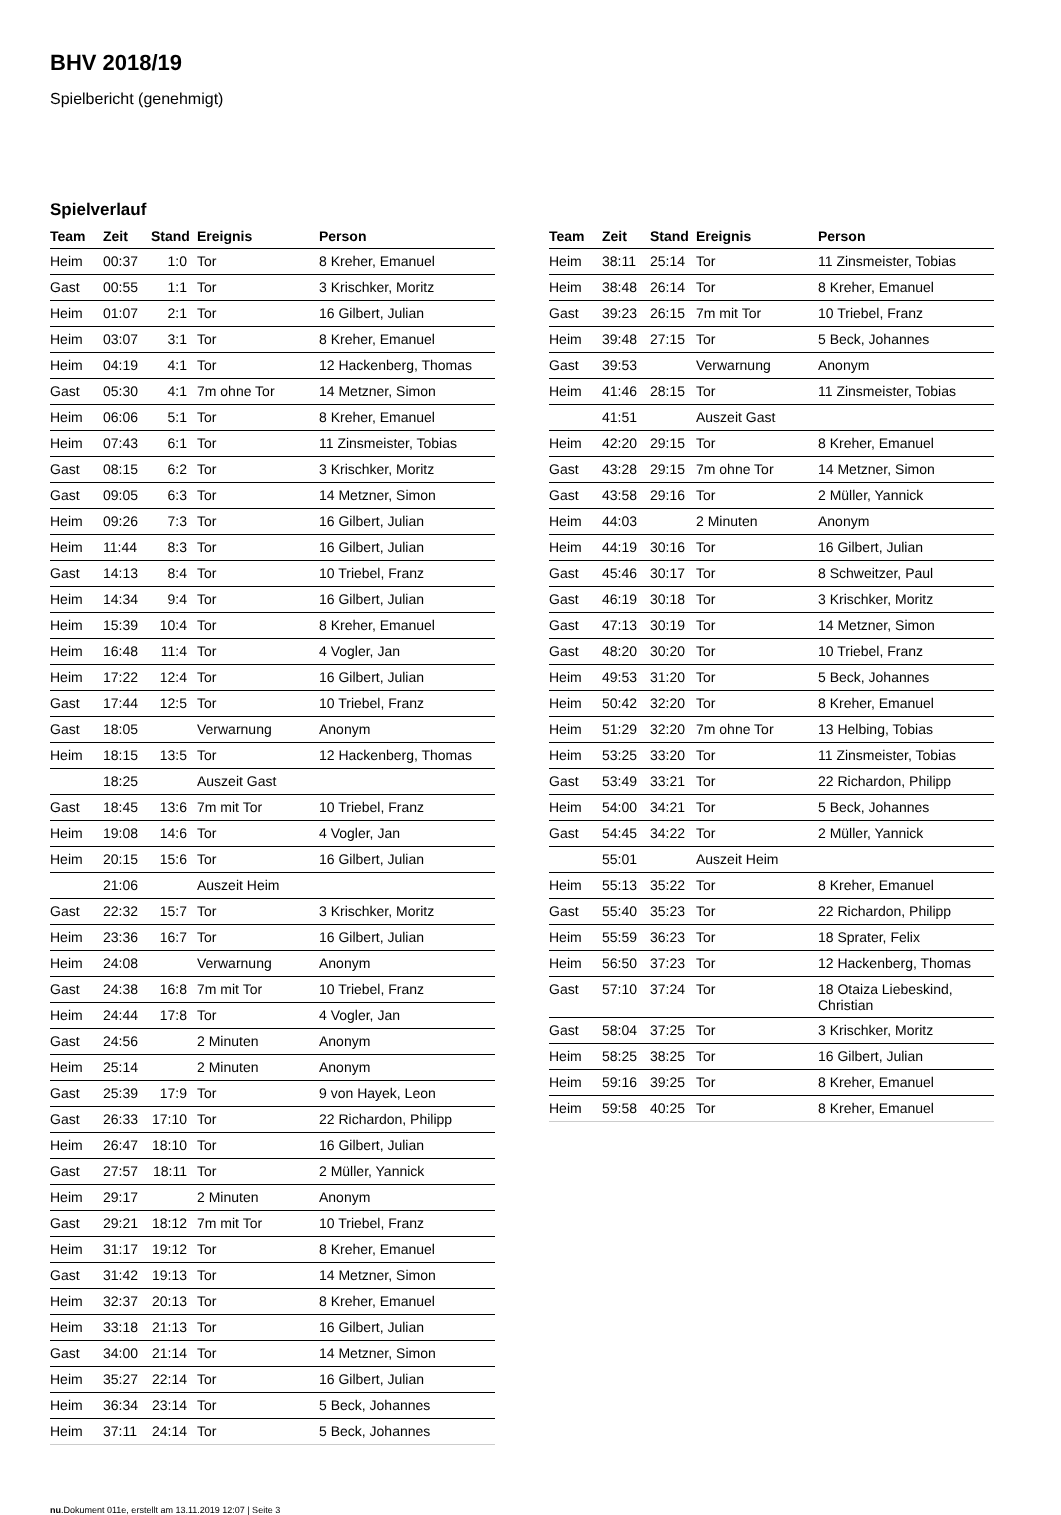BHV 2018/19
Spielbericht (genehmigt)
Spielverlauf
| Team | Zeit | Stand | Ereignis | Person |
| --- | --- | --- | --- | --- |
| Heim | 00:37 | 1:0 | Tor | 8 Kreher, Emanuel |
| Gast | 00:55 | 1:1 | Tor | 3 Krischker, Moritz |
| Heim | 01:07 | 2:1 | Tor | 16 Gilbert, Julian |
| Heim | 03:07 | 3:1 | Tor | 8 Kreher, Emanuel |
| Heim | 04:19 | 4:1 | Tor | 12 Hackenberg, Thomas |
| Gast | 05:30 | 4:1 | 7m ohne Tor | 14 Metzner, Simon |
| Heim | 06:06 | 5:1 | Tor | 8 Kreher, Emanuel |
| Heim | 07:43 | 6:1 | Tor | 11 Zinsmeister, Tobias |
| Gast | 08:15 | 6:2 | Tor | 3 Krischker, Moritz |
| Gast | 09:05 | 6:3 | Tor | 14 Metzner, Simon |
| Heim | 09:26 | 7:3 | Tor | 16 Gilbert, Julian |
| Heim | 11:44 | 8:3 | Tor | 16 Gilbert, Julian |
| Gast | 14:13 | 8:4 | Tor | 10 Triebel, Franz |
| Heim | 14:34 | 9:4 | Tor | 16 Gilbert, Julian |
| Heim | 15:39 | 10:4 | Tor | 8 Kreher, Emanuel |
| Heim | 16:48 | 11:4 | Tor | 4 Vogler, Jan |
| Heim | 17:22 | 12:4 | Tor | 16 Gilbert, Julian |
| Gast | 17:44 | 12:5 | Tor | 10 Triebel, Franz |
| Gast | 18:05 | | Verwarnung | Anonym |
| Heim | 18:15 | 13:5 | Tor | 12 Hackenberg, Thomas |
| | 18:25 | | Auszeit Gast | |
| Gast | 18:45 | 13:6 | 7m mit Tor | 10 Triebel, Franz |
| Heim | 19:08 | 14:6 | Tor | 4 Vogler, Jan |
| Heim | 20:15 | 15:6 | Tor | 16 Gilbert, Julian |
| | 21:06 | | Auszeit Heim | |
| Gast | 22:32 | 15:7 | Tor | 3 Krischker, Moritz |
| Heim | 23:36 | 16:7 | Tor | 16 Gilbert, Julian |
| Heim | 24:08 | | Verwarnung | Anonym |
| Gast | 24:38 | 16:8 | 7m mit Tor | 10 Triebel, Franz |
| Heim | 24:44 | 17:8 | Tor | 4 Vogler, Jan |
| Gast | 24:56 | | 2 Minuten | Anonym |
| Heim | 25:14 | | 2 Minuten | Anonym |
| Gast | 25:39 | 17:9 | Tor | 9 von Hayek, Leon |
| Gast | 26:33 | 17:10 | Tor | 22 Richardon, Philipp |
| Heim | 26:47 | 18:10 | Tor | 16 Gilbert, Julian |
| Gast | 27:57 | 18:11 | Tor | 2 Müller, Yannick |
| Heim | 29:17 | | 2 Minuten | Anonym |
| Gast | 29:21 | 18:12 | 7m mit Tor | 10 Triebel, Franz |
| Heim | 31:17 | 19:12 | Tor | 8 Kreher, Emanuel |
| Gast | 31:42 | 19:13 | Tor | 14 Metzner, Simon |
| Heim | 32:37 | 20:13 | Tor | 8 Kreher, Emanuel |
| Heim | 33:18 | 21:13 | Tor | 16 Gilbert, Julian |
| Gast | 34:00 | 21:14 | Tor | 14 Metzner, Simon |
| Heim | 35:27 | 22:14 | Tor | 16 Gilbert, Julian |
| Heim | 36:34 | 23:14 | Tor | 5 Beck, Johannes |
| Heim | 37:11 | 24:14 | Tor | 5 Beck, Johannes |
| Team | Zeit | Stand | Ereignis | Person |
| --- | --- | --- | --- | --- |
| Heim | 38:11 | 25:14 | Tor | 11 Zinsmeister, Tobias |
| Heim | 38:48 | 26:14 | Tor | 8 Kreher, Emanuel |
| Gast | 39:23 | 26:15 | 7m mit Tor | 10 Triebel, Franz |
| Heim | 39:48 | 27:15 | Tor | 5 Beck, Johannes |
| Gast | 39:53 | | Verwarnung | Anonym |
| Heim | 41:46 | 28:15 | Tor | 11 Zinsmeister, Tobias |
| | 41:51 | | Auszeit Gast | |
| Heim | 42:20 | 29:15 | Tor | 8 Kreher, Emanuel |
| Gast | 43:28 | 29:15 | 7m ohne Tor | 14 Metzner, Simon |
| Gast | 43:58 | 29:16 | Tor | 2 Müller, Yannick |
| Heim | 44:03 | | 2 Minuten | Anonym |
| Heim | 44:19 | 30:16 | Tor | 16 Gilbert, Julian |
| Gast | 45:46 | 30:17 | Tor | 8 Schweitzer, Paul |
| Gast | 46:19 | 30:18 | Tor | 3 Krischker, Moritz |
| Gast | 47:13 | 30:19 | Tor | 14 Metzner, Simon |
| Gast | 48:20 | 30:20 | Tor | 10 Triebel, Franz |
| Heim | 49:53 | 31:20 | Tor | 5 Beck, Johannes |
| Heim | 50:42 | 32:20 | Tor | 8 Kreher, Emanuel |
| Heim | 51:29 | 32:20 | 7m ohne Tor | 13 Helbing, Tobias |
| Heim | 53:25 | 33:20 | Tor | 11 Zinsmeister, Tobias |
| Gast | 53:49 | 33:21 | Tor | 22 Richardon, Philipp |
| Heim | 54:00 | 34:21 | Tor | 5 Beck, Johannes |
| Gast | 54:45 | 34:22 | Tor | 2 Müller, Yannick |
| | 55:01 | | Auszeit Heim | |
| Heim | 55:13 | 35:22 | Tor | 8 Kreher, Emanuel |
| Gast | 55:40 | 35:23 | Tor | 22 Richardon, Philipp |
| Heim | 55:59 | 36:23 | Tor | 18 Sprater, Felix |
| Heim | 56:50 | 37:23 | Tor | 12 Hackenberg, Thomas |
| Gast | 57:10 | 37:24 | Tor | 18 Otaiza Liebeskind, Christian |
| Gast | 58:04 | 37:25 | Tor | 3 Krischker, Moritz |
| Heim | 58:25 | 38:25 | Tor | 16 Gilbert, Julian |
| Heim | 59:16 | 39:25 | Tor | 8 Kreher, Emanuel |
| Heim | 59:58 | 40:25 | Tor | 8 Kreher, Emanuel |
nu.Dokument 011e, erstellt am 13.11.2019 12:07 | Seite 3